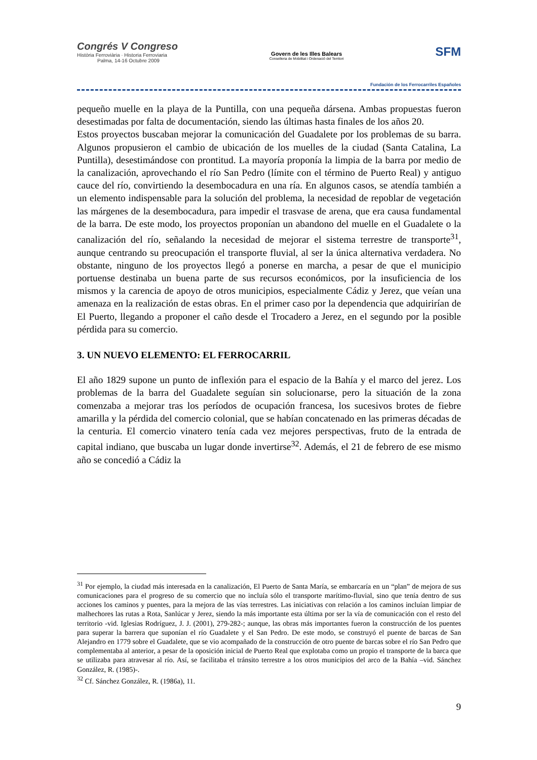Congrés V Congreso
Història Ferroviària · Historia Ferroviaria
Palma, 14-16 Octubre 2009
Govern de les Illes Balears
Conselleria de Mobilitat i Ordenació del Territori
SFM
Fundación de los Ferrocarriles Españoles
pequeño muelle en la playa de la Puntilla, con una pequeña dársena. Ambas propuestas fueron desestimadas por falta de documentación, siendo las últimas hasta finales de los años 20.
Estos proyectos buscaban mejorar la comunicación del Guadalete por los problemas de su barra. Algunos propusieron el cambio de ubicación de los muelles de la ciudad (Santa Catalina, La Puntilla), desestimándose con prontitud. La mayoría proponía la limpia de la barra por medio de la canalización, aprovechando el río San Pedro (límite con el término de Puerto Real) y antiguo cauce del río, convirtiendo la desembocadura en una ría. En algunos casos, se atendía también a un elemento indispensable para la solución del problema, la necesidad de repoblar de vegetación las márgenes de la desembocadura, para impedir el trasvase de arena, que era causa fundamental de la barra. De este modo, los proyectos proponían un abandono del muelle en el Guadalete o la canalización del río, señalando la necesidad de mejorar el sistema terrestre de transporte<sup>31</sup>, aunque centrando su preocupación el transporte fluvial, al ser la única alternativa verdadera. No obstante, ninguno de los proyectos llegó a ponerse en marcha, a pesar de que el municipio portuense destinaba un buena parte de sus recursos económicos, por la insuficiencia de los mismos y la carencia de apoyo de otros municipios, especialmente Cádiz y Jerez, que veían una amenaza en la realización de estas obras. En el primer caso por la dependencia que adquirirían de El Puerto, llegando a proponer el caño desde el Trocadero a Jerez, en el segundo por la posible pérdida para su comercio.
3. UN NUEVO ELEMENTO: EL FERROCARRIL
El año 1829 supone un punto de inflexión para el espacio de la Bahía y el marco del jerez. Los problemas de la barra del Guadalete seguían sin solucionarse, pero la situación de la zona comenzaba a mejorar tras los períodos de ocupación francesa, los sucesivos brotes de fiebre amarilla y la pérdida del comercio colonial, que se habían concatenado en las primeras décadas de la centuria. El comercio vinatero tenía cada vez mejores perspectivas, fruto de la entrada de capital indiano, que buscaba un lugar donde invertirse<sup>32</sup>. Además, el 21 de febrero de ese mismo año se concedió a Cádiz la
<sup>31</sup> Por ejemplo, la ciudad más interesada en la canalización, El Puerto de Santa María, se embarcaría en un “plan” de mejora de sus comunicaciones para el progreso de su comercio que no incluía sólo el transporte marítimo-fluvial, sino que tenía dentro de sus acciones los caminos y puentes, para la mejora de las vías terrestres. Las iniciativas con relación a los caminos incluían limpiar de malhechores las rutas a Rota, Sanlúcar y Jerez, siendo la más importante esta última por ser la vía de comunicación con el resto del territorio -vid. Iglesias Rodríguez, J. J. (2001), 279-282-; aunque, las obras más importantes fueron la construcción de los puentes para superar la barrera que suponían el río Guadalete y el San Pedro. De este modo, se construyó el puente de barcas de San Alejandro en 1779 sobre el Guadalete, que se vio acompañado de la construcción de otro puente de barcas sobre el río San Pedro que complementaba al anterior, a pesar de la oposición inicial de Puerto Real que explotaba como un propio el transporte de la barca que se utilizaba para atravesar al río. Así, se facilitaba el tránsito terrestre a los otros municipios del arco de la Bahía –vid. Sánchez González, R. (1985)-.
<sup>32</sup> Cf. Sánchez González, R. (1986a), 11.
9